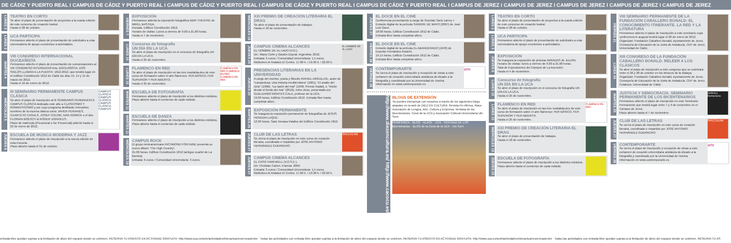DE CÁDIZ Y PUERTO REAL I CAMPUS DE CÁDIZ Y PUERTO REAL I CAMPUS DE CÁDIZ Y PUERTO REAL I CAMPUS DE CÁDIZ Y PUERTO REAL I CAMPUS DE CÁDIZ Y PUERTO REAL I CAMPUS DE JEREZ I CAMPUS DE JEREZ I CAMPUS DE JEREZ I CAMPUS DE JEREZ I CAMPUS DE JEREZ
LUNES 3
TEATRO EN CORTO
Se abre el plazo de presentación de proyectos a la cuarta edición de este concurso de creación teatral.
Hasta el 28 de octubre.
LUNES 3
UCA PARTICIPA
Permanece abierto el plazo de presentación de solicitudes a esta convocatoria de apoyo económico a actividades.
MARTES 4
VIII CONGRESO INTERNACIONAL DOCEAÑISTA
Permanece abierto el plazo de presentación de comunicaciones al VIII CONGRESO INTERNACIO-NAL DOCEAÑISTA. DOS SIGLOS LLAMAN A LA PUERTA: 1812-2012, que tendrá lugar en el Edificio Constitución 1812 de Cádiz los días 13, 14 y 15 de marzo de 2012.
Hasta el 16 de enero de 2012.
MIÉRCOLES 5
III SEMINARIO PERMANENTE CAMPUS CLÁSICA
Se abre el plazo de inscripción al III SEMINARIO PERMANENTE CAMPUS CLÁSICA dedicado este año a CLASICISMO Y ROMANTICISMO y por cuyo programa desfilarán relevantes nombres de la escena clásica como JAVIER PERIANES, CUARTETO CASALS, JOSEP COLOM, IVAN NOMICK o el dúo FLORIAN BOESCH & ROGER VIGNOLES.
Plazo de matrícula (Presencial o No Presencial) abierto hasta el 23 de enero de 2012.
CAMPUS CLÁSICA CAMPUS CLÁSICA CAMPUS CLÁSICA CAMPUS
JUEVES 6
ESCUELA DE MÚSICA MODERNA Y JAZZ
Permanece abierto el plazo de inscripción a la nueva edición de esta Escuela.
Plazo abierto hasta el 31 de octubre.
VIERNES 7
EXPOSICIÓN
Permanece abierta la exposición fotográfica WAR THEATRE de MIKEL BASTIDA.
Kursala. Edificio Constitución 1812.
Horario de visitas: Lunes a viernes de 9.00 a 21.00 horas.
Hasta el 7 de noviembre.
LUNES 10
Concurso de fotografía
UN DÍA EN LA UCA
Se abre el plazo de inscripción en el concurso de fotografía UN DÍA EN LA UCA.
Hasta el 25 de noviembre.
LUNES 10
FLAMENCO EN RED
Se abre el plazo de inscripción en las tres modalida-des de este curso de formación sobre el arte flamenco: FER BÁSICO, FER SUPERIOR Y FER ABIERTO.
Hasta el 25 de noviembre.
FLAMENCO EN RED FLAMENCO EN RED FLAMENCO EN RED
MARTES 11
ESCUELA DE FOTOGRAFÍA
Permanece abierto el plazo de inscripción a los distintos módulos.
Plazo abierto hasta el comienzo de cada módulo.
MARTES 11
ESCUELA DE DANZA
Permanece abierto el plazo de inscripción a los distintos módulos.
Plazo abierto hasta el comienzo de cada módulo.
MIÉRCOLES 19
CAMPUS ROCK
El grupo norteamericano RICHMOND FONTAINE presenta su nuevo álbum “The High Country”.
21.00 horas. Edificio Constitución 1812 (antiguo cuartel de La Bomba)
Entrada: 6 euros / Comunidad Universitaria: 3 euros.
MIÉRCOLES 19
XXI PREMIO DE CREACIÓN LITERARIA EL DRAG
Se abre el plazo de presentación de trabajos.
Hasta el 18 de noviembre.
JUEVES 20
CAMPUS CINEMA ALCANCES
EL HOMBRE DE AL LADO (V.O.).
Dir.: Mario Cohn y Gastón Duprat. Argentina; 2010.
Entrada; 3 euros / Comunidad Universitaria; 1,5 euros.
Multicines Al Andalus El Centro. 17.00 h. / 19.30 h. / 22.00 h.
EL HOMBRE DE AL LADO
JUEVES 20
PRESENCIAS LITERARIAS EN LA UNIVERSIDAD
A cargo del escritor, poeta y filósofo RAFAEL ARGULLOL, autor de “Lampedusa. Una historia mediterránea” (1981), “El asalto del cielo” (1986), “La razón del mal” (1999; Premio Nadal), o “Visión desde el fondo del mar” (2010), entre otros, presentado por GUILLERMO MONTES CALA, profesor de la UCA.
19.00 horas. Edificio Constitución 1812. Entrada libre hasta completar aforo.
MARTES 25
EXPOSICIÓN PERMANENTE
Se inaugura la exposición permanente de fotografías de JESÚS HEREDIA LUQUE.
12.00 horas. Sala Tomasa Palafox del Edificio Constitución 1812.
JUEVES 27
CLUB DE LAS LETRAS
Se cierra el plazo de inscripción en este curso de creación literaria, coordinado e impartido por JOSÉ ANTONIO HERNÁNDEZ GUERRERO.
SPECVLVM
JUEVES 27
CAMPUS CINEMA ALCANCES
EL CASO FAREWELL (V.O.S.E.).
Dir: Christian Carion. Francia; 2009.
Entrada: 3 euros / Comunidad Universitaria: 1,5 euros.
Multicines Al Andalus El Centro. 17.00 h. / 19.30 h. / 22.00 h.
JUEVES 27
EL DOCE EN EL CINE
Conferencia presentación a cargo de Gonzalo Sanz Larrey + Emisión digital de la película SANGRE DE MAYO (2007) de José Luis Garci.
18:00 horas. Edificio Constitución 1812 de Cádiz.
Entrada libre hasta completar aforo.
VIERNES 28
EL DOCE EN EL CINE
Emisión digital de la película EL ABANDERADO (1943) de Eusebio Fernández Ardavín.
19.15 horas. Edificio Constitución 1812 de Cádiz.
Entrada libre hasta completar aforo.
VIERNES 28
CONTEMPORARTE
Se cierra el plazo de inscripción y recepción de obras a este certamen de creación universitaria andaluza de-dicado a la fotografía y coordinado por la Universidad de Huelva.
Información en www.contemporarte.es
arte
http://www.diezencultura.es/ http://www.cacocu.es/
BLOGS DE EXTENSIÓN
Ya puedes interactuar con nosotros a través de los siguientes blogs alojados en la web de DIEZ EN CULTURA: Revista Pe-riférica, Álace Asociación de Lengua, Arte, Cultura y Empresa, Ventana de los Bicentenarios, Coral de la UCA y Asociación Cultural Universitaria Ubi Sunt.
PERIFÉRICA · BLOG · ALACE · UCA · VENTANA DE LOS Bicentenarios · BLOG de la Coral de la UCA · Ubi Sunt
LUNES 3
TEATRO EN CORTO
Se abre el plazo de presentación de proyectos a la cuarta edición de este concurso de creación teatral.
Hasta el 28 de octubre.
LUNES 3
UCA PARTICIPA
Permanece abierto el plazo de presentación de solicitudes a esta convocatoria de apoyo económico a actividades.
JUEVES 6
EXPOSICIÓN
Se inaugura la exposición de pinturas MIRADAS de JULIÁN.
Horario de visitas: lunes a viernes de 9.00 a 21.00 horas.
Sala de Exposiciones del Campus de La Asunción.
Hasta el 4 de noviembre.
LUNES 10
Concurso de fotografía
UN DÍA EN LA UCA
Se abre el plazo de inscripción en el concurso de fotografía UN DÍA EN LA UCA.
Hasta el 25 de noviembre.
LUNES 10
FLAMENCO EN RED
Se abre el plazo de inscripción en las tres modalida-des de este curso de formación sobre el arte flamenco: FER BÁSICO, FER SUPERIOR Y FER ABIERTO.
Hasta el 25 de noviembre.
FLAMENCO EN RED
MIÉRCOLES 19
XXI PREMIO DE CREACIÓN LITERARIA EL DRAG
Se abre el plazo de presentación de trabajos.
Hasta el 18 de noviembre.
JUEVES 20
ESCUELA DE FOTOGRAFÍA
Permanece abierto el plazo de inscripción a los distintos módulos.
Plazo abierto hasta el comienzo de cada módulo.
VIERNES 21
VIII SEMINARIO PERMANENTE DE LA FUNDACIÓN CABALLERO BONALD: EL CONOCIMIENTO ITINERANTE. LA RED Y LA LITERATURA
Permanece abierto el plazo de inscripción a este seminario cuya conferencia in augural tendrá lugar el 26 de enero de 2012.
Organizan: Fundación Caballero Bonald, Ayuntamiento de Jerez, Consejería de Educación de la Junta de Andalucía, CEP de Jerez, Universidad de Cádiz.
LUNES 24
XIII CONGRESO DE LA FUNDACIÓN CABALLERO BONALD: RELEER A LOS CLÁSICOS
Se abre el plazo de inscripción a este congreso que se celebrará entre el 26 y 28 de octubre en los Museos de la Atalaya.
Organizan: Fundación Caballero Bonald, Ayuntamiento de Jerez, Consejería de Educación de la Junta de Andalucía, CEP de Jerez. Colabora: Universidad de Cádiz.
MARTES 25
JUSTICIA Y DEMOCRACIA. SEMINARIO PERMANENTE DE LOS BICENTENARIOS
Permanece abierto el plazo de inscripción en este Seminario Permanente que tendrá lugar entre 7 y 9 de noviembre en el Campus de Jerez.
Plazo abierto hasta el 7 de noviembre.
Justicia y Democracia
JUEVES 27
CLUB DE LAS LETRAS
Se cierra el plazo de inscripción en este curso de creación literaria, coordinado e impartido por JOSÉ ANTONIO HERNÁNDEZ GUERRERO.
SPECVLVM
VIERNES 28
CONTEMPORARTE
Se cierra el plazo de inscripción y recepción de obras a este certamen de creación universitaria andaluza de-dicado a la fotografía y coordinado por la Universidad de Huelva.
Información en www.contemporarte.es
arte
entrada libre quedan sujetas a la limitación de aforo del espacio donde se celebren. RESERVA TU ASIENTO EN ACTIVIDAD GRATUITA: http://www.uca.es/web/actividades/interactua/reserveasiento/ · Todas las actividades con entrada libre quedan sujetas a la limitación de aforo del espacio donde se celebren. RESERVA TU ASIENTO EN ACTIVIDAD GRATUITA: http://www.uca.es/web/actividades/interactua/reserveasiento/ · Todas las actividades con entrada libre quedan sujetas a la limitación de aforo del espacio donde se celebren. RESERVA TU AS